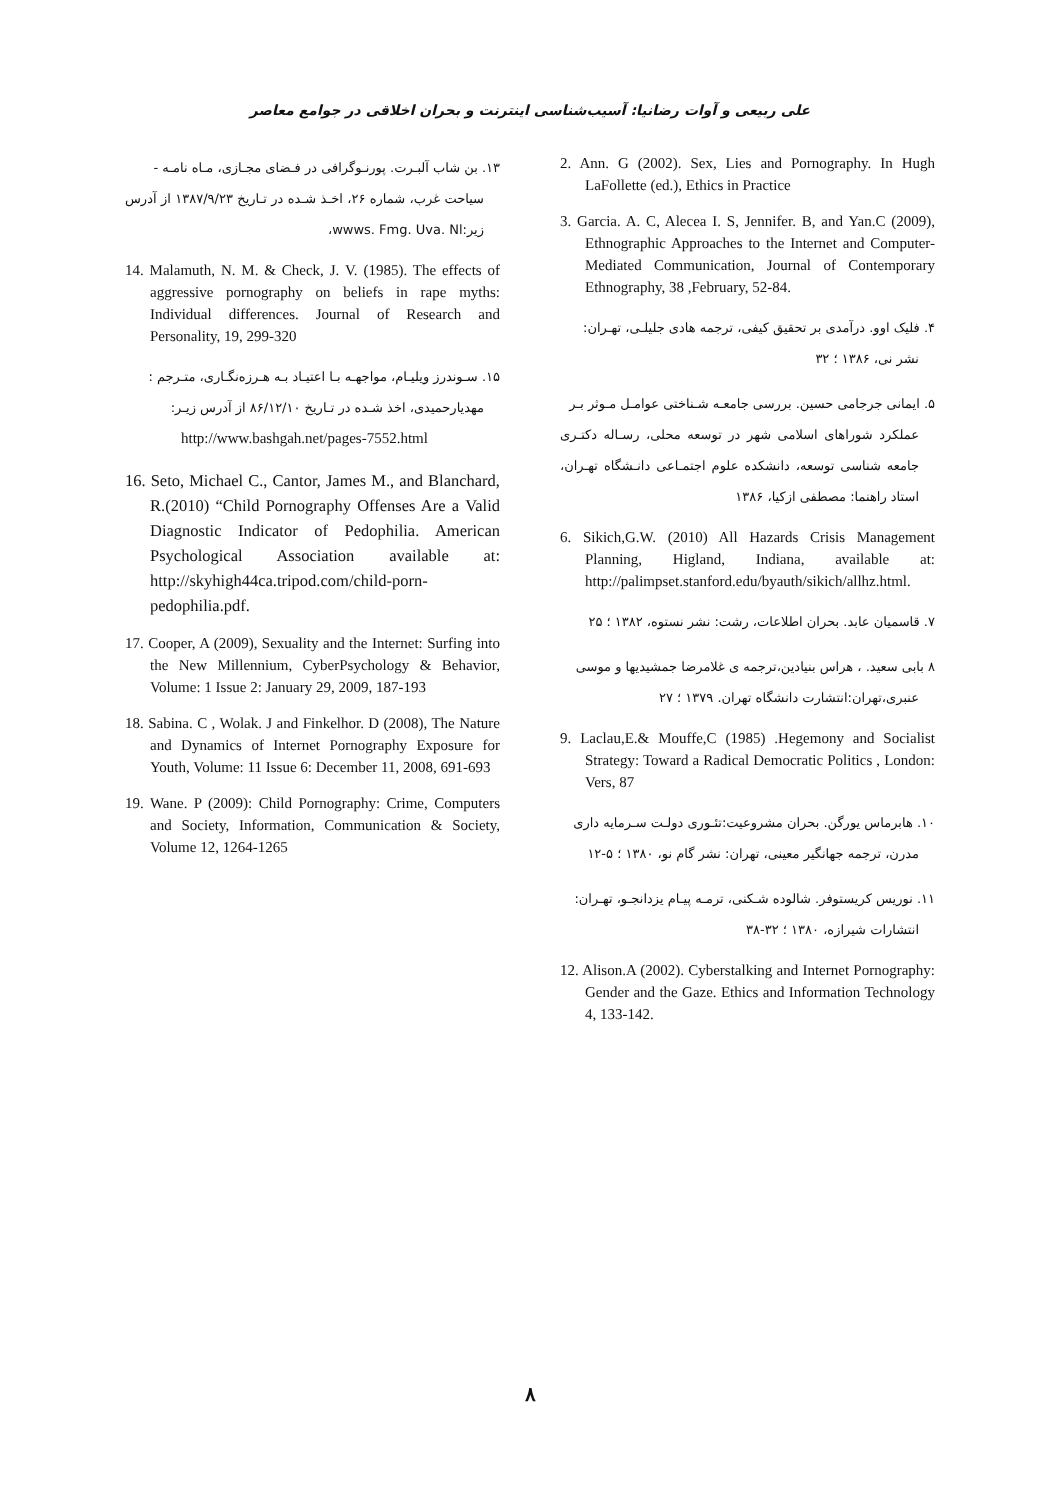علی ربیعی و آوات رضانیا: آسیب‌شناسی اینترنت و بحران اخلاقی در جوامع معاصر
2. Ann. G (2002). Sex, Lies and Pornography. In Hugh LaFollette (ed.), Ethics in Practice
3. Garcia. A. C, Alecea I. S, Jennifer. B, and Yan.C (2009), Ethnographic Approaches to the Internet and Computer-Mediated Communication, Journal of Contemporary Ethnography, 38 ,February, 52-84.
۴. فلیک اوو. درآمدی بر تحقیق کیفی، ترجمه هادی جلیلـی، تهـران:
نشر نی، ۱۳۸۶ ؛ ۳۲
۵. ایمانی جرجامی حسین. بررسی جامعـه شـناختی عوامـل مـوثر بـر
عملکرد شوراهای اسلامی شهر در توسعه محلی، رسـاله دکتـری جامعه شناسی توسعه، دانشکده علوم اجتمـاعی دانـشگاه تهـران، استاد راهنما: مصطفی ازکیا، ۱۳۸۶
6. Sikich,G.W. (2010) All Hazards Crisis Management Planning, Higland, Indiana, available at: http://palimpset.stanford.edu/byauth/sikich/allhz.html.
۷. قاسمیان عابد. بحران اطلاعات، رشت: نشر نستوه، ۱۳۸۲ ؛ ۲۵
۸ بابی سعید. ، هراس بنیادین،ترجمه ی غلامرضا جمشیدیها و موسی
عنبری،تهران:انتشارت دانشگاه تهران. ۱۳۷۹ ؛ ۲۷
9. Laclau,E.& Mouffe,C (1985) .Hegemony and Socialist Strategy: Toward a Radical Democratic Politics , London: Vers, 87
۱۰. هابرماس یورگن. بحران مشروعیت:تئـوری دولـت سـرمایه داری
مدرن، ترجمه جهانگیر معینی، تهران: نشر گام نو، ۱۳۸۰ ؛ ۵-۱۲
۱۱. نوریس کریستوفر. شالوده شـکنی، ترمـه پیـام یزدانجـو، تهـران:
انتشارات شیرازه، ۱۳۸۰ ؛ ۳۲-۳۸
12. Alison.A (2002). Cyberstalking and Internet Pornography: Gender and the Gaze. Ethics and Information Technology 4, 133-142.
۱۳. بن شاب آلبـرت. پورنـوگرافی در فـضای مجـازی، مـاه نامـه -
سیاحت غرب، شماره ۲۶، اخـذ شـده در تـاریخ ۱۳۸۷/۹/۲۳ از آدرس زیر:wwws. Fmg. Uva. Nl،
14. Malamuth, N. M. & Check, J. V. (1985). The effects of aggressive pornography on beliefs in rape myths: Individual differences. Journal of Research and Personality, 19, 299-320
۱۵. سـوندرز ویلیـام، مواجهـه بـا اعتیـاد بـه هـرزه‌نگـاری، متـرجم :
مهدیارحمیدی، اخذ شـده در تـاریخ ۸۶/۱۲/۱۰ از آدرس زیـر:
http://www.bashgah.net/pages-7552.html
16. Seto, Michael C., Cantor, James M., and Blanchard, R.(2010) “Child Pornography Offenses Are a Valid Diagnostic Indicator of Pedophilia. American Psychological Association available at: http://skyhigh44ca.tripod.com/child-porn-pedophilia.pdf.
17. Cooper, A (2009), Sexuality and the Internet: Surfing into the New Millennium, CyberPsychology & Behavior, Volume: 1 Issue 2: January 29, 2009, 187-193
18. Sabina. C , Wolak. J and Finkelhor. D (2008), The Nature and Dynamics of Internet Pornography Exposure for Youth, Volume: 11 Issue 6: December 11, 2008, 691-693
19. Wane. P (2009): Child Pornography: Crime, Computers and Society, Information, Communication & Society, Volume 12, 1264-1265
۸